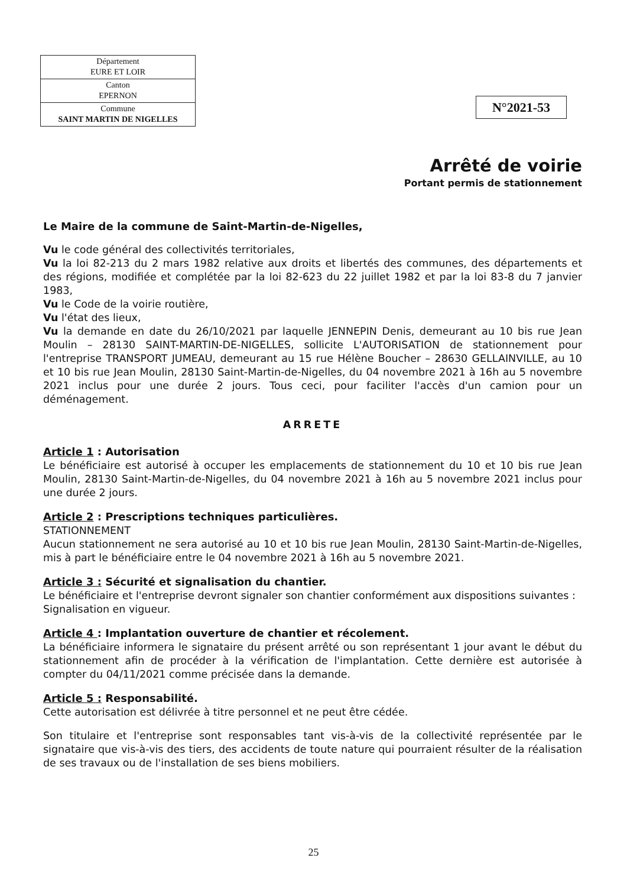| Département EURE ET LOIR |
| Canton EPERNON |
| Commune SAINT MARTIN DE NIGELLES |
N°2021-53
Arrêté de voirie
Portant permis de stationnement
Le Maire de la commune de Saint-Martin-de-Nigelles,
Vu le code général des collectivités territoriales,
Vu la loi 82-213 du 2 mars 1982 relative aux droits et libertés des communes, des départements et des régions, modifiée et complétée par la loi 82-623 du 22 juillet 1982 et par la loi 83-8 du 7 janvier 1983,
Vu le Code de la voirie routière,
Vu l'état des lieux,
Vu la demande en date du 26/10/2021 par laquelle JENNEPIN Denis, demeurant au 10 bis rue Jean Moulin – 28130 SAINT-MARTIN-DE-NIGELLES, sollicite L'AUTORISATION de stationnement pour l'entreprise TRANSPORT JUMEAU, demeurant au 15 rue Hélène Boucher – 28630 GELLAINVILLE, au 10 et 10 bis rue Jean Moulin, 28130 Saint-Martin-de-Nigelles, du 04 novembre 2021 à 16h au 5 novembre 2021 inclus pour une durée 2 jours. Tous ceci, pour faciliter l'accès d'un camion pour un déménagement.
ARRETE
Article 1 : Autorisation
Le bénéficiaire est autorisé à occuper les emplacements de stationnement du 10 et 10 bis rue Jean Moulin, 28130 Saint-Martin-de-Nigelles, du 04 novembre 2021 à 16h au 5 novembre 2021 inclus pour une durée 2 jours.
Article 2 : Prescriptions techniques particulières.
STATIONNEMENT
Aucun stationnement ne sera autorisé au 10 et 10 bis rue Jean Moulin, 28130 Saint-Martin-de-Nigelles, mis à part le bénéficiaire entre le 04 novembre 2021 à 16h au 5 novembre 2021.
Article 3 : Sécurité et signalisation du chantier.
Le bénéficiaire et l'entreprise devront signaler son chantier conformément aux dispositions suivantes :
Signalisation en vigueur.
Article 4 : Implantation ouverture de chantier et récolement.
La bénéficiaire informera le signataire du présent arrêté ou son représentant 1 jour avant le début du stationnement afin de procéder à la vérification de l'implantation. Cette dernière est autorisée à compter du 04/11/2021 comme précisée dans la demande.
Article 5 : Responsabilité.
Cette autorisation est délivrée à titre personnel et ne peut être cédée.
Son titulaire et l'entreprise sont responsables tant vis-à-vis de la collectivité représentée par le signataire que vis-à-vis des tiers, des accidents de toute nature qui pourraient résulter de la réalisation de ses travaux ou de l'installation de ses biens mobiliers.
25